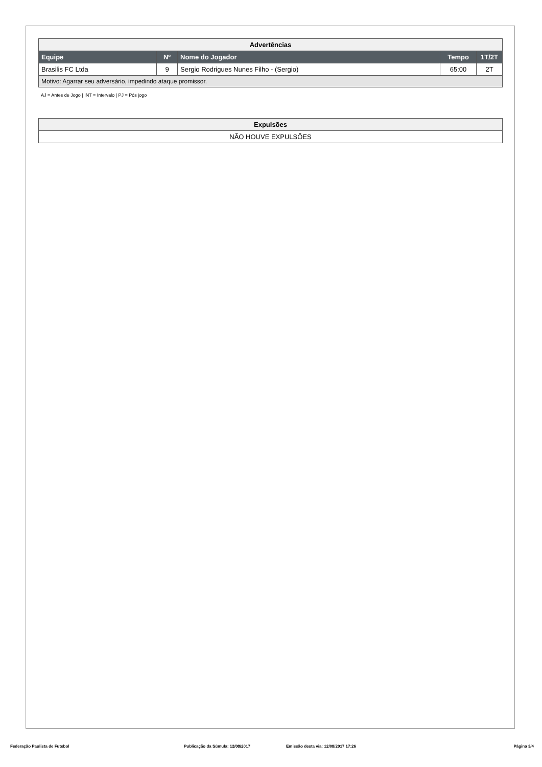| Advertências | | | | |
| Equipe | Nº | Nome do Jogador | Tempo | 1T/2T |
| Brasilis FC Ltda | 9 | Sergio Rodrigues Nunes Filho - (Sergio) | 65:00 | 2T |
| Motivo: Agarrar seu adversário, impedindo ataque promissor. | | | | |
AJ = Antes de Jogo | INT = Intervalo | PJ = Pós jogo
| Expulsões |
| NÃO HOUVE EXPULSÕES |
Federação Paulista de Futebol Publicação da Súmula: 12/08/2017 Emissão desta via: 12/08/2017 17:26 Página 3/4